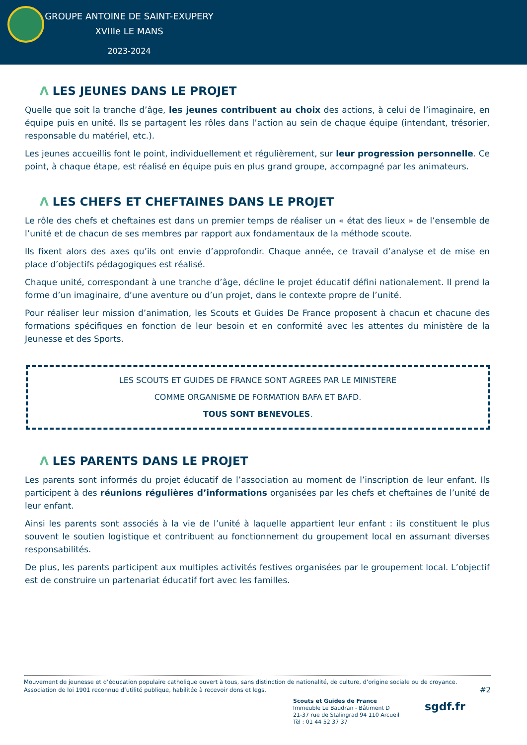GROUPE ANTOINE DE SAINT-EXUPERY
XVIIIe LE MANS
2023-2024
Ʌ LES JEUNES DANS LE PROJET
Quelle que soit la tranche d’âge, les jeunes contribuent au choix des actions, à celui de l’imaginaire, en équipe puis en unité. Ils se partagent les rôles dans l’action au sein de chaque équipe (intendant, trésorier, responsable du matériel, etc.).
Les jeunes accueillis font le point, individuellement et régulièrement, sur leur progression personnelle. Ce point, à chaque étape, est réalisé en équipe puis en plus grand groupe, accompagné par les animateurs.
Ʌ LES CHEFS ET CHEFTAINES DANS LE PROJET
Le rôle des chefs et cheftaines est dans un premier temps de réaliser un « état des lieux » de l’ensemble de l’unité et de chacun de ses membres par rapport aux fondamentaux de la méthode scoute.
Ils fixent alors des axes qu’ils ont envie d’approfondir. Chaque année, ce travail d’analyse et de mise en place d’objectifs pédagogiques est réalisé.
Chaque unité, correspondant à une tranche d’âge, décline le projet éducatif défini nationalement. Il prend la forme d’un imaginaire, d’une aventure ou d’un projet, dans le contexte propre de l’unité.
Pour réaliser leur mission d’animation, les Scouts et Guides De France proposent à chacun et chacune des formations spécifiques en fonction de leur besoin et en conformité avec les attentes du ministère de la Jeunesse et des Sports.
LES SCOUTS ET GUIDES DE FRANCE SONT AGREES PAR LE MINISTERE
COMME ORGANISME DE FORMATION BAFA ET BAFD.
TOUS SONT BENEVOLES.
Ʌ LES PARENTS DANS LE PROJET
Les parents sont informés du projet éducatif de l’association au moment de l’inscription de leur enfant. Ils participent à des réunions régulières d’informations organisées par les chefs et cheftaines de l’unité de leur enfant.
Ainsi les parents sont associés à la vie de l’unité à laquelle appartient leur enfant : ils constituent le plus souvent le soutien logistique et contribuent au fonctionnement du groupement local en assumant diverses responsabilités.
De plus, les parents participent aux multiples activités festives organisées par le groupement local. L’objectif est de construire un partenariat éducatif fort avec les familles.
Mouvement de jeunesse et d’éducation populaire catholique ouvert à tous, sans distinction de nationalité, de culture, d’origine sociale ou de croyance.
Association de loi 1901 reconnue d’utilité publique, habilitée à recevoir dons et legs. #2
Scouts et Guides de France
Immeuble Le Baudran - Bâtiment D
21-37 rue de Stalingrad 94 110 Arcueil
Tèl : 01 44 52 37 37
sgdf.fr